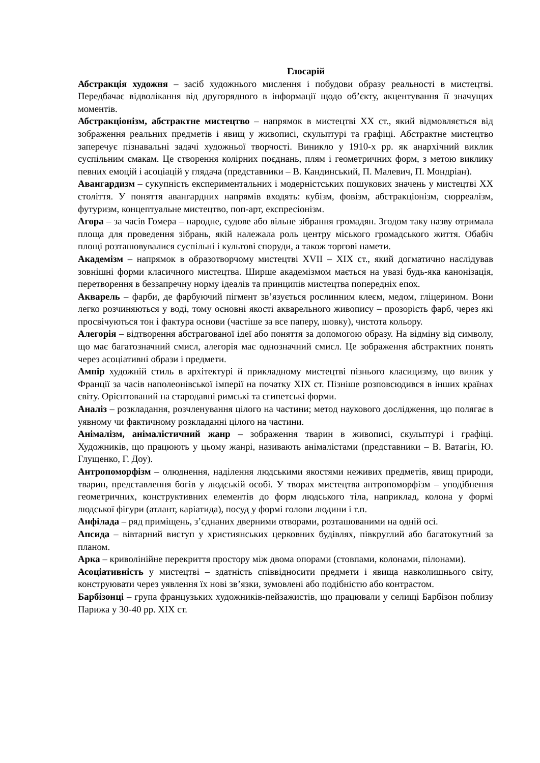Глосарій
Абстракція художня – засіб художнього мислення і побудови образу реальності в мистецтві. Передбачає відволікання від другорядного в інформації щодо об’єкту, акцентування її значущих моментів.
Абстракціонізм, абстрактне мистецтво – напрямок в мистецтві ХХ ст., який відмовляється від зображення реальних предметів і явищ у живописі, скульптурі та графіці. Абстрактне мистецтво заперечує пізнавальні задачі художньої творчості. Виникло у 1910-х рр. як анархічний виклик суспільним смакам. Це створення колірних поєднань, плям і геометричних форм, з метою виклику певних емоцій і асоціацій у глядача (представники – В. Кандинський, П. Малевич, П. Мондріан).
Авангардизм – сукупність експериментальних і модерністських пошукових значень у мистецтві ХХ століття. У поняття авангардних напрямів входять: кубізм, фовізм, абстракціонізм, сюрреалізм, футуризм, концептуальне мистецтво, поп-арт, експресіонізм.
Агора – за часів Гомера – народне, судове або вільне зібрання громадян. Згодом таку назву отримала площа для проведення зібрань, якій належала роль центру міського громадського життя. Обабіч площі розташовувалися суспільні і культові споруди, а також торгові намети.
Академізм – напрямок в образотворчому мистецтві XVII – XIX ст., який догматично наслідував зовнішні форми класичного мистецтва. Ширше академізмом мається на увазі будь-яка канонізація, перетворення в беззапречну норму ідеалів та принципів мистецтва попередніх епох.
Акварель – фарби, де фарбуючий пігмент зв’язується рослинним клеєм, медом, гліцерином. Вони легко розчиняються у воді, тому основні якості акварельного живопису – прозорість фарб, через які просвічуються тон і фактура основи (частіше за все паперу, шовку), чистота кольору.
Алегорія – відтворення абстрагованої ідеї або поняття за допомогою образу. На відміну від символу, що має багатозначний смисл, алегорія має однозначний смисл. Це зображення абстрактних понять через асоціативні образи і предмети.
Ампір художній стиль в архітектурі й прикладному мистецтві пізнього класицизму, що виник у Франції за часів наполеонівської імперії на початку ХІХ ст. Пізніше розповсюдився в інших країнах світу. Орієнтований на стародавні римські та єгипетські форми.
Аналіз – розкладання, розчленування цілого на частини; метод наукового дослідження, що полягає в уявному чи фактичному розкладанні цілого на частини.
Анімалізм, анімалістичний жанр – зображення тварин в живописі, скульптурі і графіці. Художників, що працюють у цьому жанрі, називають анімалістами (представники – В. Ватагін, Ю. Глущенко, Г. Доу).
Антропоморфізм – олюднення, наділення людськими якостями неживих предметів, явищ природи, тварин, представлення богів у людській особі. У творах мистецтва антропоморфізм – уподібнення геометричних, конструктивних елементів до форм людського тіла, наприклад, колона у формі людської фігури (атлант, каріатида), посуд у формі голови людини і т.п.
Анфілада – ряд приміщень, з’єднаних дверними отворами, розташованими на одній осі.
Апсида – вівтарний виступ у християнських церковних будівлях, півкруглий або багатокутний за планом.
Арка – криволінійне перекриття простору між двома опорами (стовпами, колонами, пілонами).
Асоціативність у мистецтві – здатність співвідносити предмети і явища навколишнього світу, конструювати через уявлення їх нові зв’язки, зумовлені або подібністю або контрастом.
Барбізонці – група французьких художників-пейзажистів, що працювали у селищі Барбізон поблизу Парижа у 30-40 рр. ХІХ ст.